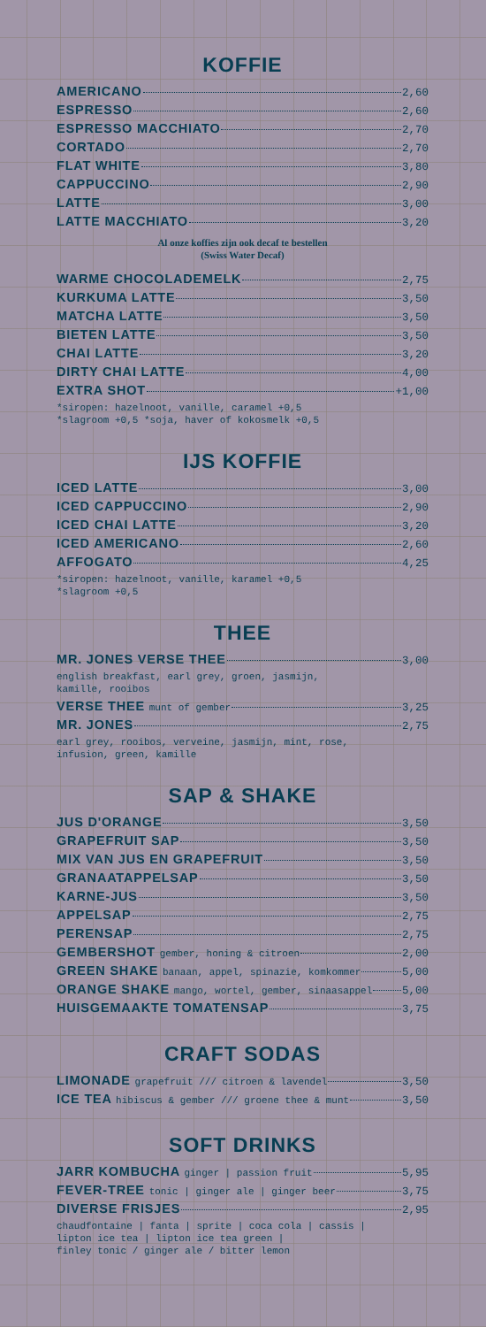KOFFIE
AMERICANO 2,60
ESPRESSO 2,60
ESPRESSO MACCHIATO 2,70
CORTADO 2,70
FLAT WHITE 3,80
CAPPUCCINO 2,90
LATTE 3,00
LATTE MACCHIATO 3,20
Al onze koffies zijn ook decaf te bestellen
(Swiss Water Decaf)
WARME CHOCOLADEMELK 2,75
KURKUMA LATTE 3,50
MATCHA LATTE 3,50
BIETEN LATTE 3,50
CHAI LATTE 3,20
DIRTY CHAI LATTE 4,00
EXTRA SHOT +1,00
*siropen: hazelnoot, vanille, caramel +0,5
*slagroom +0,5 *soja, haver of kokosmelk +0,5
IJS KOFFIE
ICED LATTE 3,00
ICED CAPPUCCINO 2,90
ICED CHAI LATTE 3,20
ICED AMERICANO 2,60
AFFOGATO 4,25
*siropen: hazelnoot, vanille, karamel +0,5
*slagroom +0,5
THEE
MR. JONES VERSE THEE 3,00
english breakfast, earl grey, groen, jasmijn,
kamille, rooibos
VERSE THEE munt of gember 3,25
MR. JONES 2,75
earl grey, rooibos, verveine, jasmijn, mint, rose,
infusion, green, kamille
SAP & SHAKE
JUS D'ORANGE 3,50
GRAPEFRUIT SAP 3,50
MIX VAN JUS EN GRAPEFRUIT 3,50
GRANAATAPPELSAP 3,50
KARNE-JUS 3,50
APPELSAP 2,75
PERENSAP 2,75
GEMBERSHOT gember, honing & citroen 2,00
GREEN SHAKE banaan, appel, spinazie, komkommer 5,00
ORANGE SHAKE mango, wortel, gember, sinaasappel 5,00
HUISGEMAAKTE TOMATENSAP 3,75
CRAFT SODAS
LIMONADE grapefruit /// citroen & lavendel 3,50
ICE TEA hibiscus & gember /// groene thee & munt 3,50
SOFT DRINKS
JARR KOMBUCHA ginger | passion fruit 5,95
FEVER-TREE tonic | ginger ale | ginger beer 3,75
DIVERSE FRISJES 2,95
chaudfontaine | fanta | sprite | coca cola | cassis |
lipton ice tea | lipton ice tea green |
finley tonic / ginger ale / bitter lemon